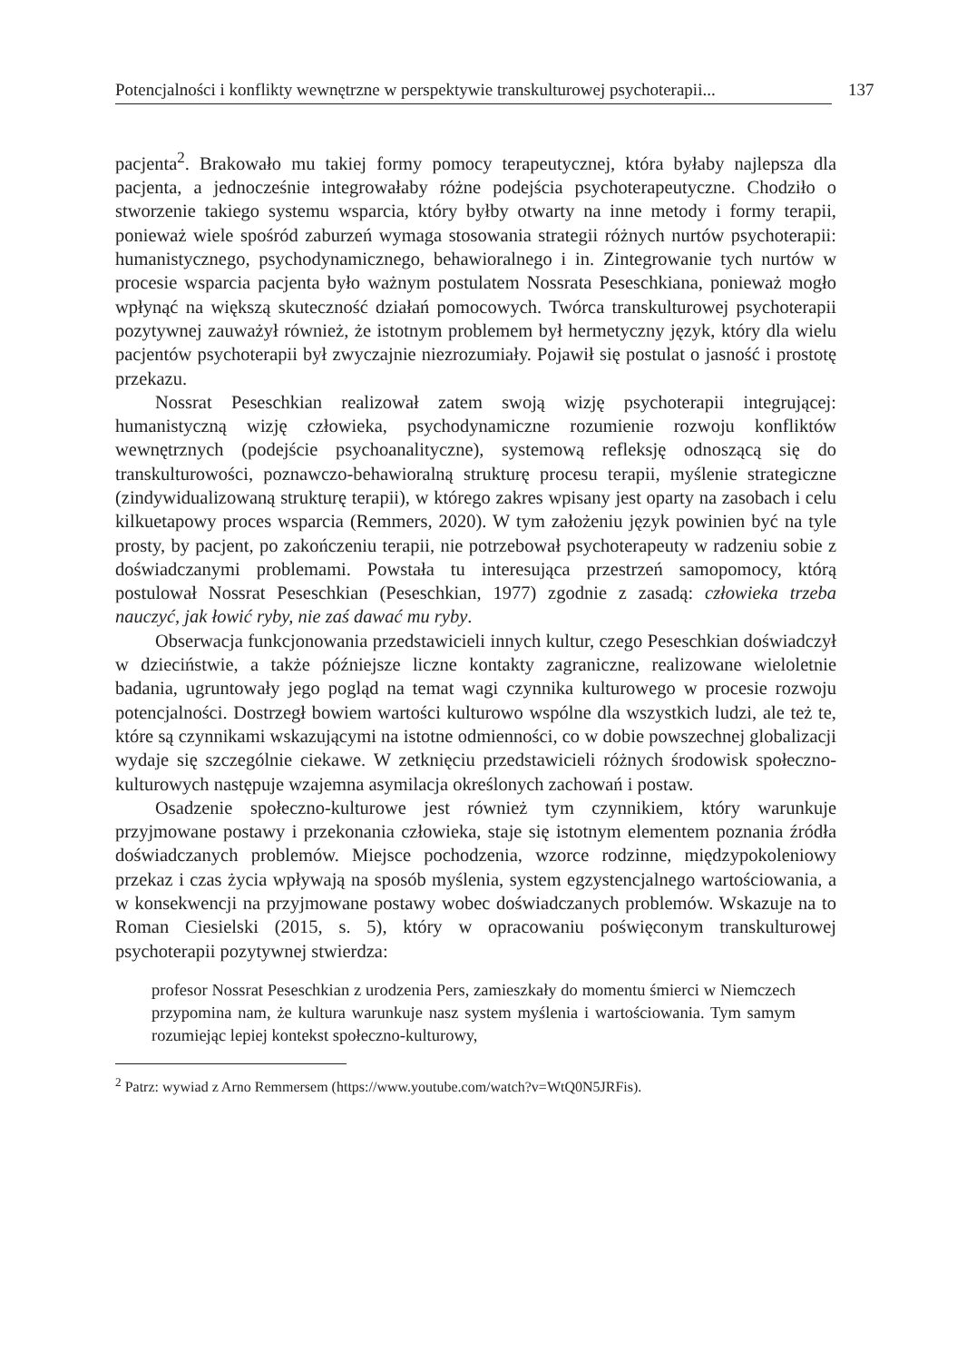Potencjalności i konflikty wewnętrzne w perspektywie transkulturowej psychoterapii... 137
pacjenta<sup>2</sup>. Brakowało mu takiej formy pomocy terapeutycznej, która byłaby najlepsza dla pacjenta, a jednocześnie integrowałaby różne podejścia psychoterapeutyczne. Chodziło o stworzenie takiego systemu wsparcia, który byłby otwarty na inne metody i formy terapii, ponieważ wiele spośród zaburzeń wymaga stosowania strategii różnych nurtów psychoterapii: humanistycznego, psychodynamicznego, behawioralnego i in. Zintegrowanie tych nurtów w procesie wsparcia pacjenta było ważnym postulatem Nossrata Peseschkiana, ponieważ mogło wpłynąć na większą skuteczność działań pomocowych. Twórca transkulturowej psychoterapii pozytywnej zauważył również, że istotnym problemem był hermetyczny język, który dla wielu pacjentów psychoterapii był zwyczajnie niezrozumiały. Pojawił się postulat o jasność i prostotę przekazu.
Nossrat Peseschkian realizował zatem swoją wizję psychoterapii integrującej: humanistyczną wizję człowieka, psychodynamiczne rozumienie rozwoju konfliktów wewnętrznych (podejście psychoanalityczne), systemową refleksję odnoszącą się do transkulturowości, poznawczo-behawioralną strukturę procesu terapii, myślenie strategiczne (zindywidualizowaną strukturę terapii), w którego zakres wpisany jest oparty na zasobach i celu kilkuetapowy proces wsparcia (Remmers, 2020). W tym założeniu język powinien być na tyle prosty, by pacjent, po zakończeniu terapii, nie potrzebował psychoterapeuty w radzeniu sobie z doświadczanymi problemami. Powstała tu interesująca przestrzeń samopomocy, którą postulował Nossrat Peseschkian (Peseschkian, 1977) zgodnie z zasadą: człowieka trzeba nauczyć, jak łowić ryby, nie zaś dawać mu ryby.
Obserwacja funkcjonowania przedstawicieli innych kultur, czego Peseschkian doświadczył w dzieciństwie, a także późniejsze liczne kontakty zagraniczne, realizowane wieloletnie badania, ugruntowały jego pogląd na temat wagi czynnika kulturowego w procesie rozwoju potencjalności. Dostrzegł bowiem wartości kulturowo wspólne dla wszystkich ludzi, ale też te, które są czynnikami wskazującymi na istotne odmienności, co w dobie powszechnej globalizacji wydaje się szczególnie ciekawe. W zetknięciu przedstawicieli różnych środowisk społeczno-kulturowych następuje wzajemna asymilacja określonych zachowań i postaw.
Osadzenie społeczno-kulturowe jest również tym czynnikiem, który warunkuje przyjmowane postawy i przekonania człowieka, staje się istotnym elementem poznania źródła doświadczanych problemów. Miejsce pochodzenia, wzorce rodzinne, międzypokoleniowy przekaz i czas życia wpływają na sposób myślenia, system egzystencjalnego wartościowania, a w konsekwencji na przyjmowane postawy wobec doświadczanych problemów. Wskazuje na to Roman Ciesielski (2015, s. 5), który w opracowaniu poświęconym transkulturowej psychoterapii pozytywnej stwierdza:
profesor Nossrat Peseschkian z urodzenia Pers, zamieszkały do momentu śmierci w Niemczech przypomina nam, że kultura warunkuje nasz system myślenia i wartościowania. Tym samym rozumiejąc lepiej kontekst społeczno-kulturowy,
<sup>2</sup> Patrz: wywiad z Arno Remmersem (https://www.youtube.com/watch?v=WtQ0N5JRFis).